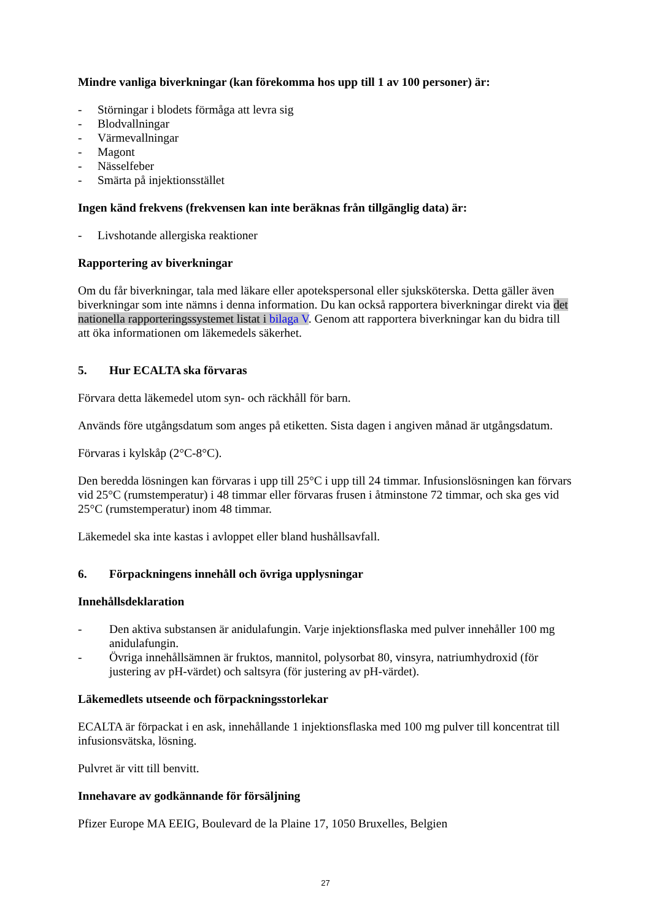Mindre vanliga biverkningar (kan förekomma hos upp till 1 av 100 personer) är:
- Störningar i blodets förmåga att levra sig
- Blodvallningar
- Värmevallningar
- Magont
- Nässelfeber
- Smärta på injektionsstället
Ingen känd frekvens (frekvensen kan inte beräknas från tillgänglig data) är:
- Livshotande allergiska reaktioner
Rapportering av biverkningar
Om du får biverkningar, tala med läkare eller apotekspersonal eller sjuksköterska. Detta gäller även biverkningar som inte nämns i denna information. Du kan också rapportera biverkningar direkt via det nationella rapporteringssystemet listat i bilaga V. Genom att rapportera biverkningar kan du bidra till att öka informationen om läkemedels säkerhet.
5. Hur ECALTA ska förvaras
Förvara detta läkemedel utom syn- och räckhåll för barn.
Används före utgångsdatum som anges på etiketten. Sista dagen i angiven månad är utgångsdatum.
Förvaras i kylskåp (2°C-8°C).
Den beredda lösningen kan förvaras i upp till 25°C i upp till 24 timmar. Infusionslösningen kan förvars vid 25°C (rumstemperatur) i 48 timmar eller förvaras frusen i åtminstone 72 timmar, och ska ges vid 25°C (rumstemperatur) inom 48 timmar.
Läkemedel ska inte kastas i avloppet eller bland hushållsavfall.
6. Förpackningens innehåll och övriga upplysningar
Innehållsdeklaration
- Den aktiva substansen är anidulafungin. Varje injektionsflaska med pulver innehåller 100 mg anidulafungin.
- Övriga innehållsämnen är fruktos, mannitol, polysorbat 80, vinsyra, natriumhydroxid (för justering av pH-värdet) och saltsyra (för justering av pH-värdet).
Läkemedlets utseende och förpackningsstorlekar
ECALTA är förpackat i en ask, innehållande 1 injektionsflaska med 100 mg pulver till koncentrat till infusionsvätska, lösning.
Pulvret är vitt till benvitt.
Innehavare av godkännande för försäljning
Pfizer Europe MA EEIG, Boulevard de la Plaine 17, 1050 Bruxelles, Belgien
27